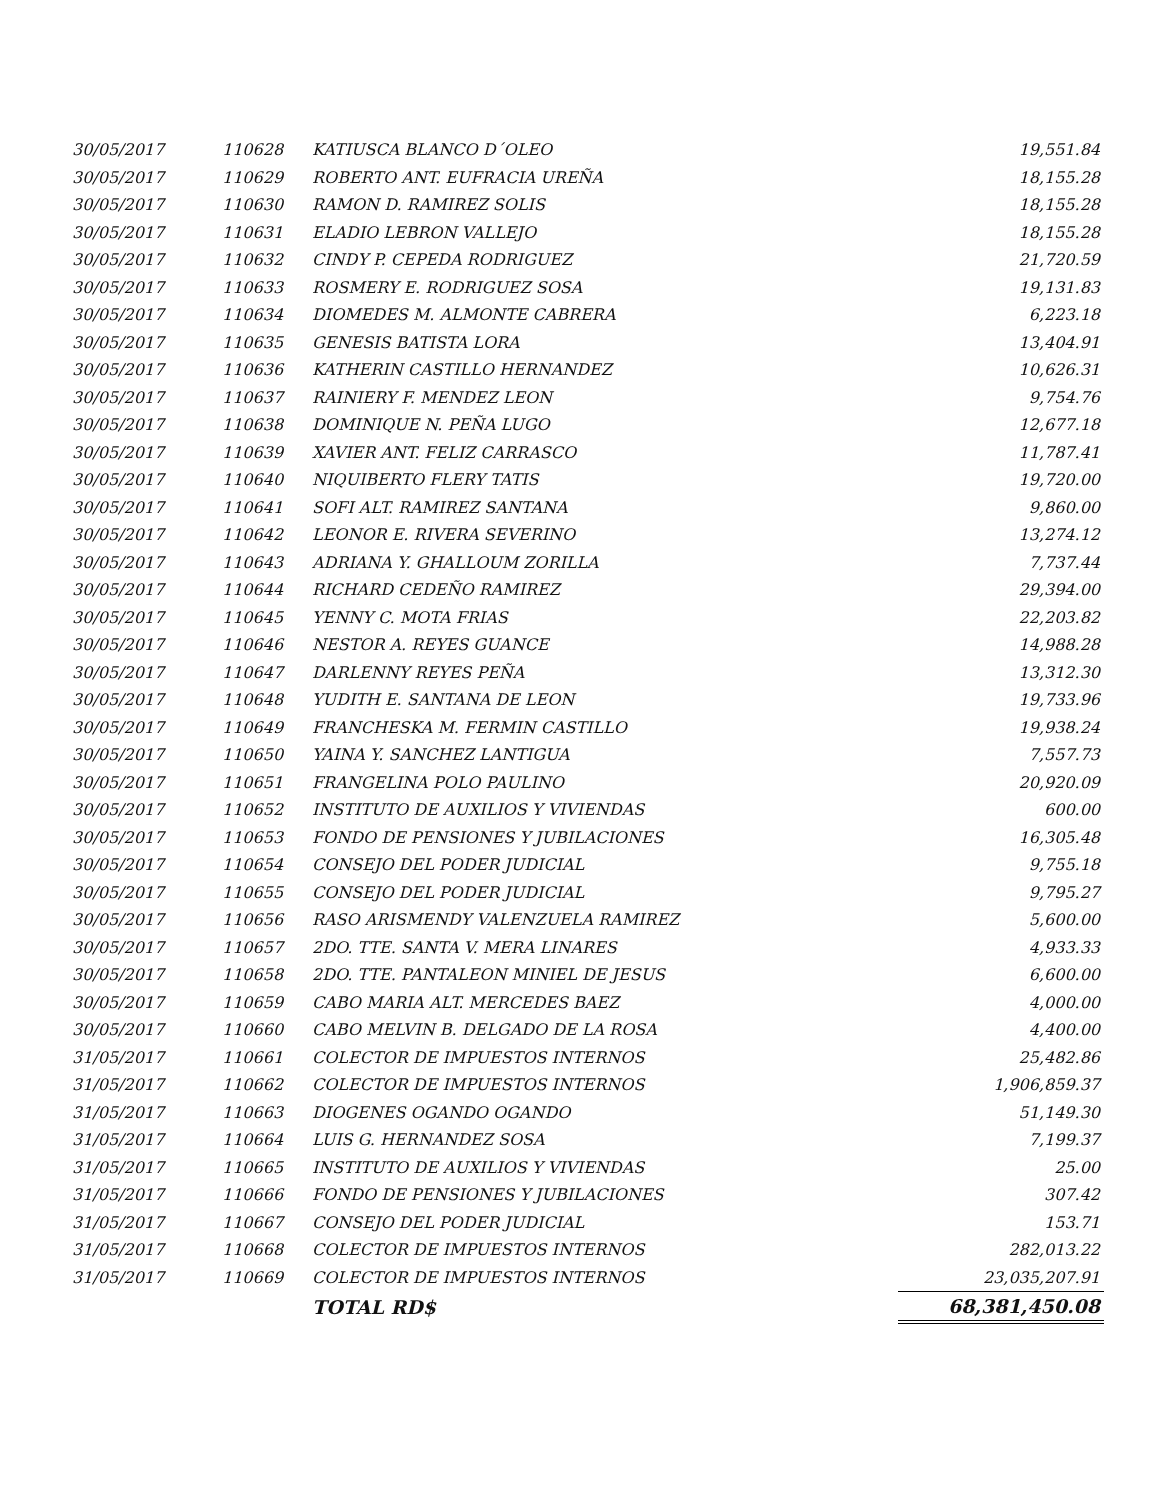| 30/05/2017 | 110628 | KATIUSCA BLANCO D´OLEO | 19,551.84 |
| 30/05/2017 | 110629 | ROBERTO ANT. EUFRACIA UREÑA | 18,155.28 |
| 30/05/2017 | 110630 | RAMON D. RAMIREZ SOLIS | 18,155.28 |
| 30/05/2017 | 110631 | ELADIO LEBRON VALLEJO | 18,155.28 |
| 30/05/2017 | 110632 | CINDY P. CEPEDA RODRIGUEZ | 21,720.59 |
| 30/05/2017 | 110633 | ROSMERY E. RODRIGUEZ SOSA | 19,131.83 |
| 30/05/2017 | 110634 | DIOMEDES M. ALMONTE CABRERA | 6,223.18 |
| 30/05/2017 | 110635 | GENESIS BATISTA LORA | 13,404.91 |
| 30/05/2017 | 110636 | KATHERIN CASTILLO HERNANDEZ | 10,626.31 |
| 30/05/2017 | 110637 | RAINIERY F. MENDEZ LEON | 9,754.76 |
| 30/05/2017 | 110638 | DOMINIQUE N. PEÑA LUGO | 12,677.18 |
| 30/05/2017 | 110639 | XAVIER ANT. FELIZ CARRASCO | 11,787.41 |
| 30/05/2017 | 110640 | NIQUIBERTO FLERY TATIS | 19,720.00 |
| 30/05/2017 | 110641 | SOFI ALT. RAMIREZ SANTANA | 9,860.00 |
| 30/05/2017 | 110642 | LEONOR E. RIVERA SEVERINO | 13,274.12 |
| 30/05/2017 | 110643 | ADRIANA Y. GHALLOUM ZORILLA | 7,737.44 |
| 30/05/2017 | 110644 | RICHARD CEDEÑO RAMIREZ | 29,394.00 |
| 30/05/2017 | 110645 | YENNY C. MOTA FRIAS | 22,203.82 |
| 30/05/2017 | 110646 | NESTOR A. REYES GUANCE | 14,988.28 |
| 30/05/2017 | 110647 | DARLENNY REYES PEÑA | 13,312.30 |
| 30/05/2017 | 110648 | YUDITH E. SANTANA DE LEON | 19,733.96 |
| 30/05/2017 | 110649 | FRANCHESKA M. FERMIN CASTILLO | 19,938.24 |
| 30/05/2017 | 110650 | YAINA Y. SANCHEZ LANTIGUA | 7,557.73 |
| 30/05/2017 | 110651 | FRANGELINA POLO PAULINO | 20,920.09 |
| 30/05/2017 | 110652 | INSTITUTO DE AUXILIOS Y VIVIENDAS | 600.00 |
| 30/05/2017 | 110653 | FONDO DE PENSIONES Y JUBILACIONES | 16,305.48 |
| 30/05/2017 | 110654 | CONSEJO DEL PODER JUDICIAL | 9,755.18 |
| 30/05/2017 | 110655 | CONSEJO DEL PODER JUDICIAL | 9,795.27 |
| 30/05/2017 | 110656 | RASO ARISMENDY VALENZUELA RAMIREZ | 5,600.00 |
| 30/05/2017 | 110657 | 2DO. TTE. SANTA V. MERA LINARES | 4,933.33 |
| 30/05/2017 | 110658 | 2DO. TTE. PANTALEON MINIEL DE JESUS | 6,600.00 |
| 30/05/2017 | 110659 | CABO MARIA ALT. MERCEDES BAEZ | 4,000.00 |
| 30/05/2017 | 110660 | CABO MELVIN B. DELGADO DE LA ROSA | 4,400.00 |
| 31/05/2017 | 110661 | COLECTOR DE IMPUESTOS INTERNOS | 25,482.86 |
| 31/05/2017 | 110662 | COLECTOR DE IMPUESTOS INTERNOS | 1,906,859.37 |
| 31/05/2017 | 110663 | DIOGENES OGANDO OGANDO | 51,149.30 |
| 31/05/2017 | 110664 | LUIS G. HERNANDEZ SOSA | 7,199.37 |
| 31/05/2017 | 110665 | INSTITUTO DE AUXILIOS Y VIVIENDAS | 25.00 |
| 31/05/2017 | 110666 | FONDO DE PENSIONES Y JUBILACIONES | 307.42 |
| 31/05/2017 | 110667 | CONSEJO DEL PODER JUDICIAL | 153.71 |
| 31/05/2017 | 110668 | COLECTOR DE IMPUESTOS INTERNOS | 282,013.22 |
| 31/05/2017 | 110669 | COLECTOR DE IMPUESTOS INTERNOS | 23,035,207.91 |
| | | TOTAL RD$ | 68,381,450.08 |